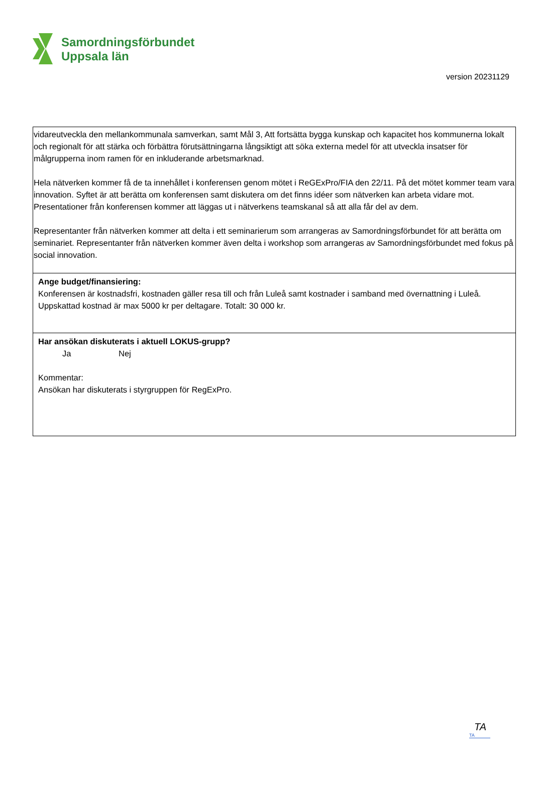Samordningsförbundet
Uppsala län
version 20231129
vidareutveckla den mellankommunala samverkan, samt Mål 3, Att fortsätta bygga kunskap och kapacitet hos kommunerna lokalt och regionalt för att stärka och förbättra förutsättningarna långsiktigt att söka externa medel för att utveckla insatser för målgrupperna inom ramen för en inkluderande arbetsmarknad.
Hela nätverken kommer få de ta innehållet i konferensen genom mötet i ReGExPro/FIA den 22/11. På det mötet kommer team vara innovation. Syftet är att berätta om konferensen samt diskutera om det finns idéer som nätverken kan arbeta vidare mot. Presentationer från konferensen kommer att läggas ut i nätverkens teamskanal så att alla får del av dem.
Representanter från nätverken kommer att delta i ett seminarierum som arrangeras av Samordningsförbundet för att berätta om seminariet. Representanter från nätverken kommer även delta i workshop som arrangeras av Samordningsförbundet med fokus på social innovation.
Ange budget/finansiering:
Konferensen är kostnadsfri, kostnaden gäller resa till och från Luleå samt kostnader i samband med övernattning i Luleå. Uppskattad kostnad är max 5000 kr per deltagare. Totalt: 30 000 kr.
Har ansökan diskuterats i aktuell LOKUS-grupp?
Ja Nej
Kommentar:
Ansökan har diskuterats i styrgruppen för RegExPro.
TA
TA